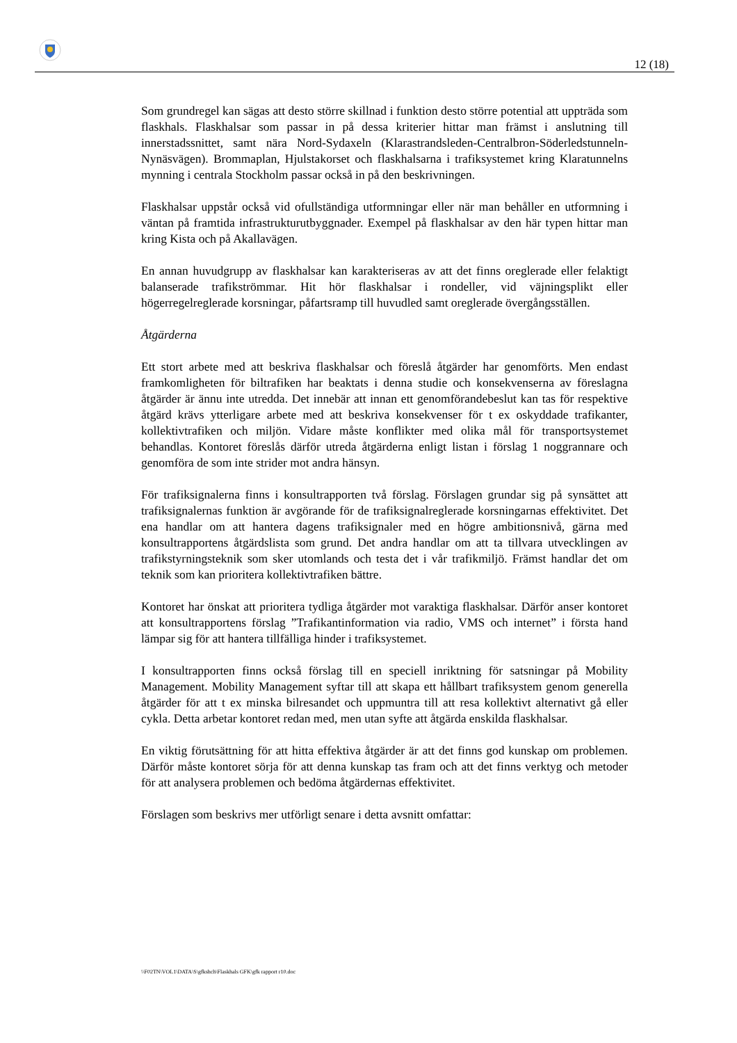12 (18)
Som grundregel kan sägas att desto större skillnad i funktion desto större potential att uppträda som flaskhals. Flaskhalsar som passar in på dessa kriterier hittar man främst i anslutning till innerstadssnittet, samt nära Nord-Sydaxeln (Klarastrandsleden-Centralbron-Söderledstunneln-Nynäsvägen). Brommaplan, Hjulstakorset och flaskhalsarna i trafiksystemet kring Klaratunnelns mynning i centrala Stockholm passar också in på den beskrivningen.
Flaskhalsar uppstår också vid ofullständiga utformningar eller när man behåller en utformning i väntan på framtida infrastrukturutbyggnader. Exempel på flaskhalsar av den här typen hittar man kring Kista och på Akallavägen.
En annan huvudgrupp av flaskhalsar kan karakteriseras av att det finns oreglerade eller felaktigt balanserade trafikströmmar. Hit hör flaskhalsar i rondeller, vid väjningsplikt eller högerregelreglerade korsningar, påfartsramp till huvudled samt oreglerade övergångsställen.
Åtgärderna
Ett stort arbete med att beskriva flaskhalsar och föreslå åtgärder har genomförts. Men endast framkomligheten för biltrafiken har beaktats i denna studie och konsekvenserna av föreslagna åtgärder är ännu inte utredda. Det innebär att innan ett genomförandebeslut kan tas för respektive åtgärd krävs ytterligare arbete med att beskriva konsekvenser för t ex oskyddade trafikanter, kollektivtrafiken och miljön. Vidare måste konflikter med olika mål för transportsystemet behandlas. Kontoret föreslås därför utreda åtgärderna enligt listan i förslag 1 noggrannare och genomföra de som inte strider mot andra hänsyn.
För trafiksignalerna finns i konsultrapporten två förslag. Förslagen grundar sig på synsättet att trafiksignalernas funktion är avgörande för de trafiksignalreglerade korsningarnas effektivitet. Det ena handlar om att hantera dagens trafiksignaler med en högre ambitionsnivå, gärna med konsultrapportens åtgärdslista som grund. Det andra handlar om att ta tillvara utvecklingen av trafikstyrningsteknik som sker utomlands och testa det i vår trafikmiljö. Främst handlar det om teknik som kan prioritera kollektivtrafiken bättre.
Kontoret har önskat att prioritera tydliga åtgärder mot varaktiga flaskhalsar. Därför anser kontoret att konsultrapportens förslag ”Trafikantinformation via radio, VMS och internet” i första hand lämpar sig för att hantera tillfälliga hinder i trafiksystemet.
I konsultrapporten finns också förslag till en speciell inriktning för satsningar på Mobility Management. Mobility Management syftar till att skapa ett hållbart trafiksystem genom generella åtgärder för att t ex minska bilresandet och uppmuntra till att resa kollektivt alternativt gå eller cykla. Detta arbetar kontoret redan med, men utan syfte att åtgärda enskilda flaskhalsar.
En viktig förutsättning för att hitta effektiva åtgärder är att det finns god kunskap om problemen. Därför måste kontoret sörja för att denna kunskap tas fram och att det finns verktyg och metoder för att analysera problemen och bedöma åtgärdernas effektivitet.
Förslagen som beskrivs mer utförligt senare i detta avsnitt omfattar:
\\F02TN\VOL1\DATA\S\gfkshch\Flaskhals GFK\gfk rapport r10.doc